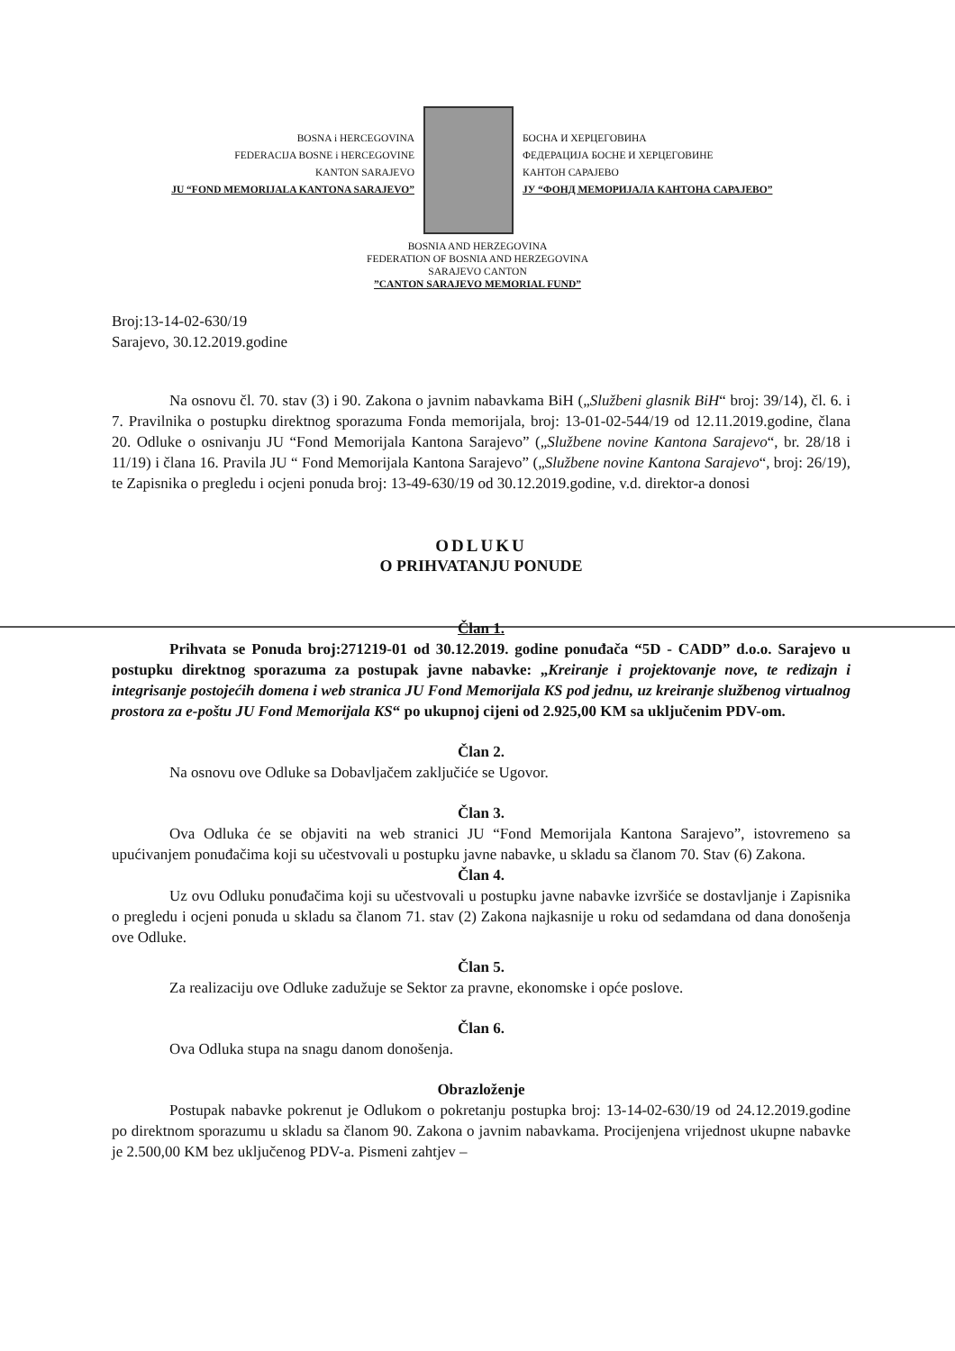BOSNA i HERCEGOVINA
FEDERACIJA BOSNE i HERCEGOVINE
KANTON SARAJEVO
JU “FOND MEMORIJALA KANTONA SARAJEVO”
БОСНА И ХЕРЦЕГОВИНА
ФЕДЕРАЦИЈА БОСНЕ И ХЕРЦЕГОВИНЕ
КАНТОН САРАЈЕВО
ЈУ “ФОНД МЕМОРИЈАЛА КАНТОНА САРАЈЕВО”
BOSNIA AND HERZEGOVINA
FEDERATION OF BOSNIA AND HERZEGOVINA
SARAJEVO CANTON
”CANTON SARAJEVO MEMORIAL FUND”
Broj:13-14-02-630/19
Sarajevo, 30.12.2019.godine
Na osnovu čl. 70. stav (3) i 90. Zakona o javnim nabavkama BiH („Službeni glasnik BiH“ broj: 39/14), čl. 6. i 7. Pravilnika o postupku direktnog sporazuma Fonda memorijala, broj: 13-01-02-544/19 od 12.11.2019.godine, člana 20. Odluke o osnivanju JU “Fond Memorijala Kantona Sarajevo” („Službene novine Kantona Sarajevo“, br. 28/18 i 11/19) i člana 16. Pravila JU “ Fond Memorijala Kantona Sarajevo” („Službene novine Kantona Sarajevo“, broj: 26/19), te Zapisnika o pregledu i ocjeni ponuda broj: 13-49-630/19 od 30.12.2019.godine, v.d. direktor-a donosi
ODLUKU
O PRIHVATANJU PONUDE
Član 1.
Prihvata se Ponuda broj:271219-01 od 30.12.2019. godine ponuđača “5D - CADD” d.o.o. Sarajevo u postupku direktnog sporazuma za postupak javne nabavke: „Kreiranje i projektovanje nove, te redizajn i integrisanje postojećih domena i web stranica JU Fond Memorijala KS pod jednu, uz kreiranje službenog virtualnog prostora za e-poštu JU Fond Memorijala KS“ po ukupnoj cijeni od 2.925,00 KM sa uključenim PDV-om.
Član 2.
Na osnovu ove Odluke sa Dobavljačem zaključiće se Ugovor.
Član 3.
Ova Odluka će se objaviti na web stranici JU “Fond Memorijala Kantona Sarajevo”, istovremeno sa upućivanjem ponuđačima koji su učestvovali u postupku javne nabavke, u skladu sa članom 70. Stav (6) Zakona.
Član 4.
Uz ovu Odluku ponuđačima koji su učestvovali u postupku javne nabavke izvršiće se dostavljanje i Zapisnika o pregledu i ocjeni ponuda u skladu sa članom 71. stav (2) Zakona najkasnije u roku od sedamdana od dana donošenja ove Odluke.
Član 5.
Za realizaciju ove Odluke zadužuje se Sektor za pravne, ekonomske i opće poslove.
Član 6.
Ova Odluka stupa na snagu danom donošenja.
Obrazloženje
Postupak nabavke pokrenut je Odlukom o pokretanju postupka broj: 13-14-02-630/19 od 24.12.2019.godine po direktnom sporazumu u skladu sa članom 90. Zakona o javnim nabavkama. Procijenjena vrijednost ukupne nabavke je 2.500,00 KM bez uključenog PDV-a. Pismeni zahtjev –